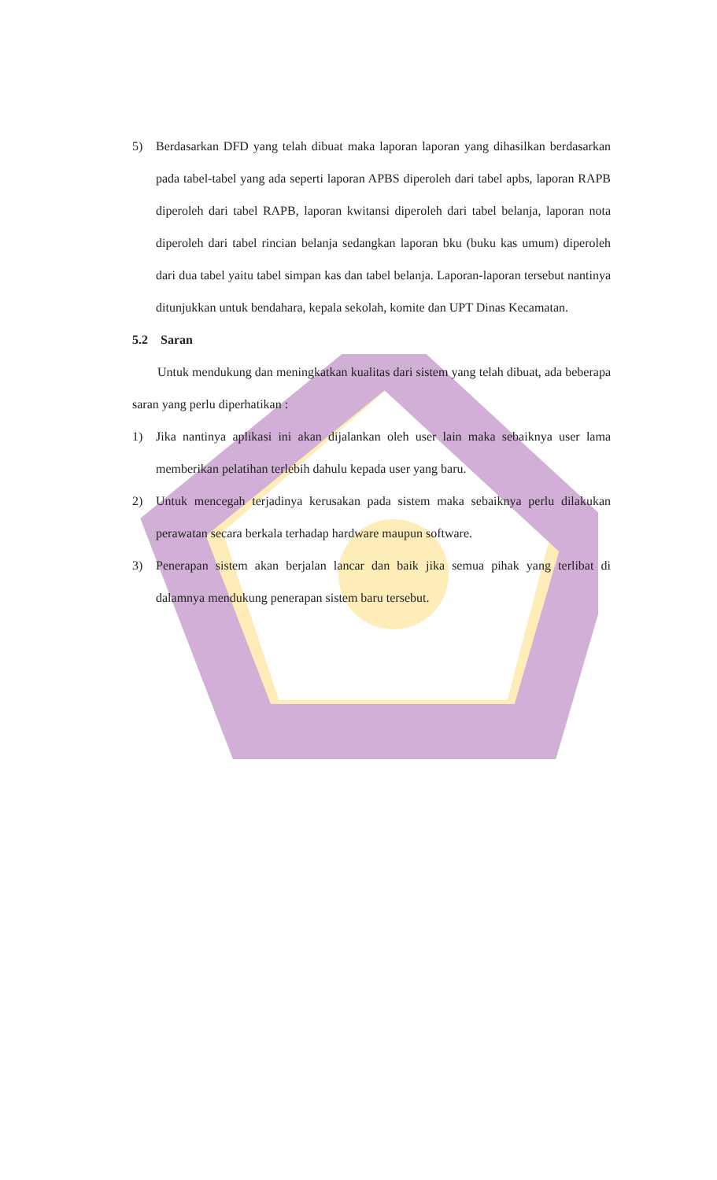5) Berdasarkan DFD yang telah dibuat maka laporan laporan yang dihasilkan berdasarkan pada tabel-tabel yang ada seperti laporan APBS diperoleh dari tabel apbs, laporan RAPB diperoleh dari tabel RAPB, laporan kwitansi diperoleh dari tabel belanja, laporan nota diperoleh dari tabel rincian belanja sedangkan laporan bku (buku kas umum) diperoleh dari dua tabel yaitu tabel simpan kas dan tabel belanja. Laporan-laporan tersebut nantinya ditunjukkan untuk bendahara, kepala sekolah, komite dan UPT Dinas Kecamatan.
5.2 Saran
Untuk mendukung dan meningkatkan kualitas dari sistem yang telah dibuat, ada beberapa saran yang perlu diperhatikan :
1) Jika nantinya aplikasi ini akan dijalankan oleh user lain maka sebaiknya user lama memberikan pelatihan terlebih dahulu kepada user yang baru.
2) Untuk mencegah terjadinya kerusakan pada sistem maka sebaiknya perlu dilakukan perawatan secara berkala terhadap hardware maupun software.
3) Penerapan sistem akan berjalan lancar dan baik jika semua pihak yang terlibat di dalamnya mendukung penerapan sistem baru tersebut.